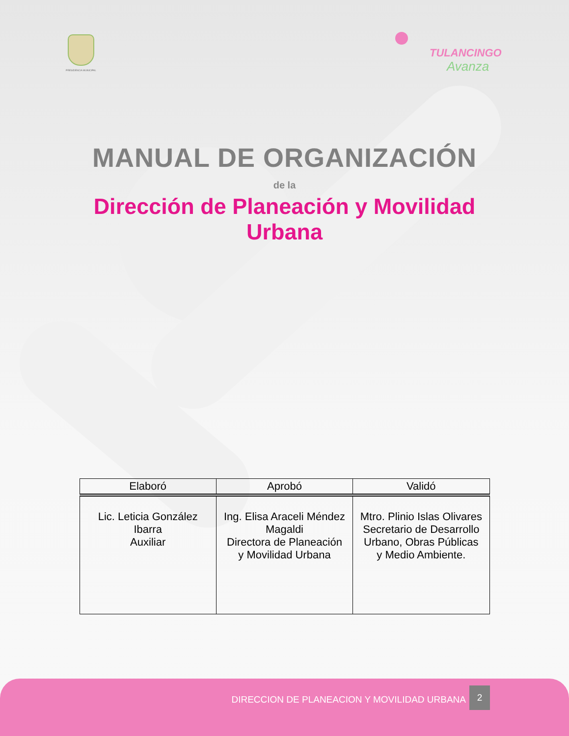PRESIDENCIA MUNICIPAL
TULANCINGO
Avanza
MANUAL DE ORGANIZACIÓN
de la
Dirección de Planeación y Movilidad
Urbana
| Elaboró | Aprobó | Validó |
| --- | --- | --- |
| Lic. Leticia González Ibarra Auxiliar | Ing. Elisa Araceli Méndez Magaldi Directora de Planeación y Movilidad Urbana | Mtro. Plinio Islas Olivares Secretario de Desarrollo Urbano, Obras Públicas y Medio Ambiente. |
DIRECCION DE PLANEACION Y MOVILIDAD URBANA
2